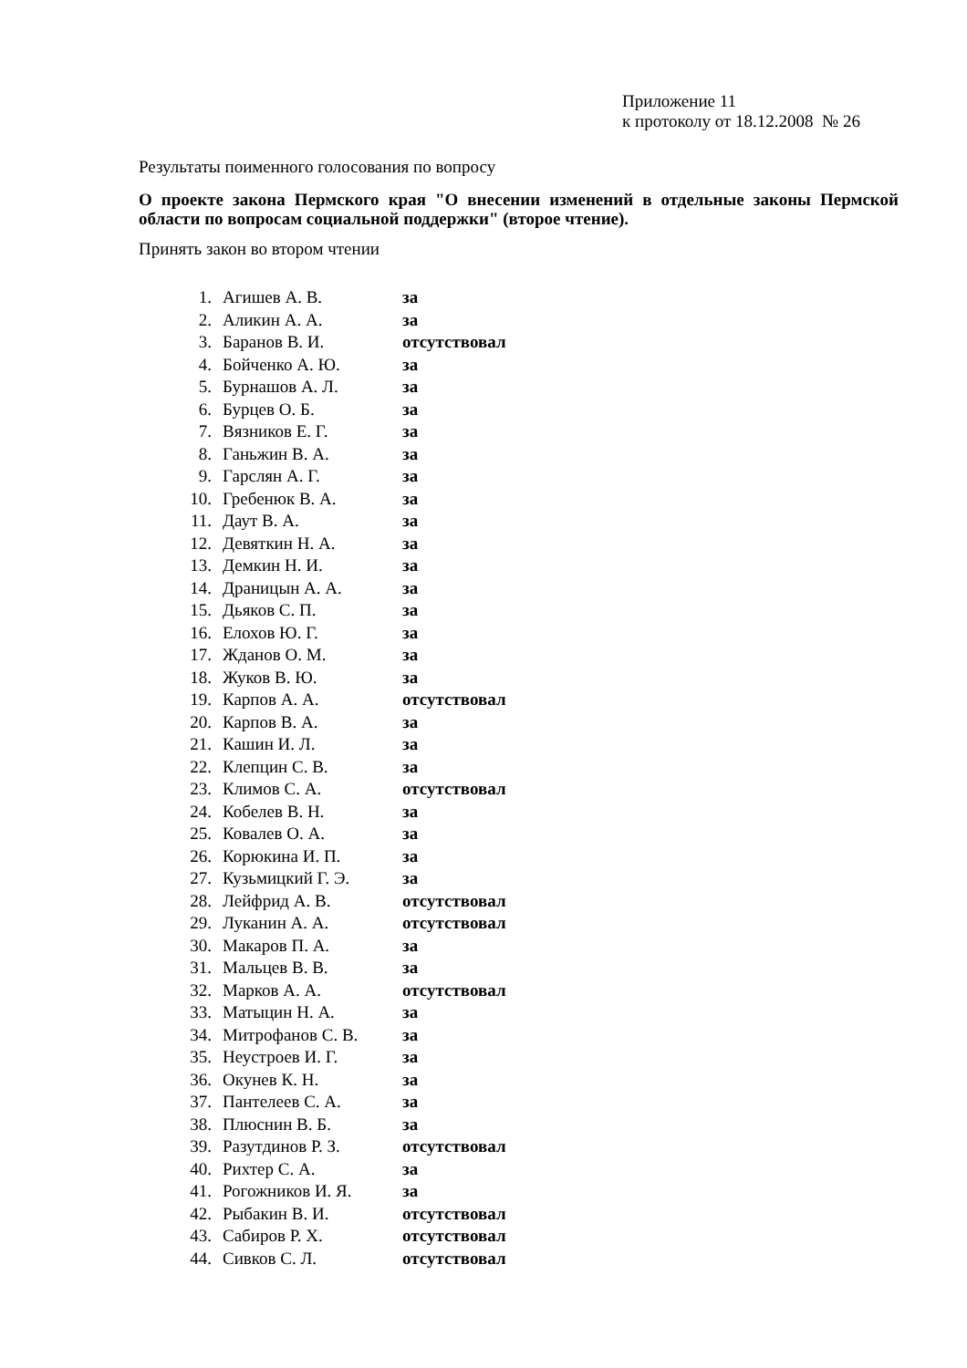Приложение 11
к протоколу от 18.12.2008 № 26
Результаты поименного голосования по вопросу
О проекте закона Пермского края "О внесении изменений в отдельные законы Пермской области по вопросам социальной поддержки" (второе чтение).
Принять закон во втором чтении
| 1. | Агишев А. В. | за |
| 2. | Аликин А. А. | за |
| 3. | Баранов В. И. | отсутствовал |
| 4. | Бойченко А. Ю. | за |
| 5. | Бурнашов А. Л. | за |
| 6. | Бурцев О. Б. | за |
| 7. | Вязников Е. Г. | за |
| 8. | Ганьжин В. А. | за |
| 9. | Гарслян А. Г. | за |
| 10. | Гребенюк В. А. | за |
| 11. | Даут В. А. | за |
| 12. | Девяткин Н. А. | за |
| 13. | Демкин Н. И. | за |
| 14. | Драницын А. А. | за |
| 15. | Дьяков С. П. | за |
| 16. | Елохов Ю. Г. | за |
| 17. | Жданов О. М. | за |
| 18. | Жуков В. Ю. | за |
| 19. | Карпов А. А. | отсутствовал |
| 20. | Карпов В. А. | за |
| 21. | Кашин И. Л. | за |
| 22. | Клепцин С. В. | за |
| 23. | Климов С. А. | отсутствовал |
| 24. | Кобелев В. Н. | за |
| 25. | Ковалев О. А. | за |
| 26. | Корюкина И. П. | за |
| 27. | Кузьмицкий Г. Э. | за |
| 28. | Лейфрид А. В. | отсутствовал |
| 29. | Луканин А. А. | отсутствовал |
| 30. | Макаров П. А. | за |
| 31. | Мальцев В. В. | за |
| 32. | Марков А. А. | отсутствовал |
| 33. | Матыцин Н. А. | за |
| 34. | Митрофанов С. В. | за |
| 35. | Неустроев И. Г. | за |
| 36. | Окунев К. Н. | за |
| 37. | Пантелеев С. А. | за |
| 38. | Плюснин В. Б. | за |
| 39. | Разутдинов Р. З. | отсутствовал |
| 40. | Рихтер С. А. | за |
| 41. | Рогожников И. Я. | за |
| 42. | Рыбакин В. И. | отсутствовал |
| 43. | Сабиров Р. Х. | отсутствовал |
| 44. | Сивков С. Л. | отсутствовал |